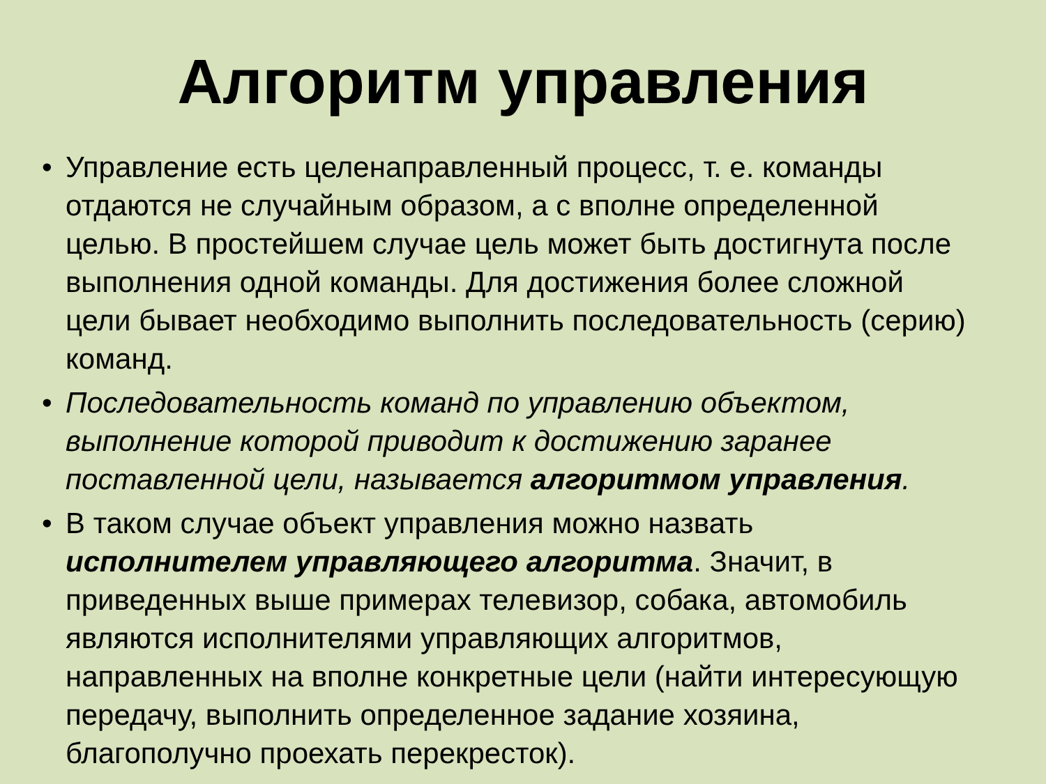Алгоритм управления
• Управление есть целенаправленный процесс, т. е. команды отдаются не случайным образом, а с вполне определенной целью. В простейшем случае цель может быть достигнута после выполнения одной команды. Для достижения более сложной цели бывает необходимо выполнить последовательность (серию) команд.
• Последовательность команд по управлению объектом, выполнение которой приводит к достижению заранее поставленной цели, называется алгоритмом управления.
• В таком случае объект управления можно назвать исполнителем управляющего алгоритма. Значит, в приведенных выше примерах телевизор, собака, автомобиль являются исполнителями управляющих алгоритмов, направленных на вполне конкретные цели (найти интересующую передачу, выполнить определенное задание хозяина, благополучно проехать перекресток).